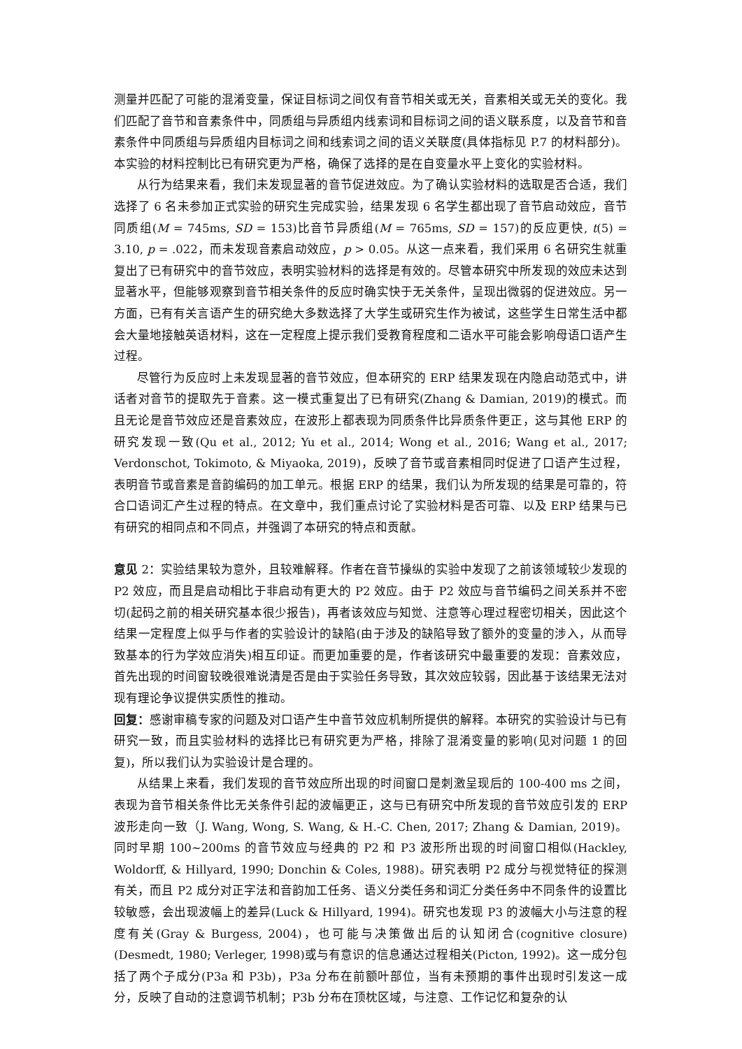测量并匹配了可能的混淆变量，保证目标词之间仅有音节相关或无关，音素相关或无关的变化。我们匹配了音节和音素条件中，同质组与异质组内线索词和目标词之间的语义联系度，以及音节和音素条件中同质组与异质组内目标词之间和线索词之间的语义关联度(具体指标见 P.7 的材料部分)。本实验的材料控制比已有研究更为严格，确保了选择的是在自变量水平上变化的实验材料。
从行为结果来看，我们未发现显著的音节促进效应。为了确认实验材料的选取是否合适，我们选择了 6 名未参加正式实验的研究生完成实验，结果发现 6 名学生都出现了音节启动效应，音节同质组(M = 745ms, SD = 153)比音节异质组(M = 765ms, SD = 157)的反应更快, t(5) = 3.10, p = .022，而未发现音素启动效应，p > 0.05。从这一点来看，我们采用 6 名研究生就重复出了已有研究中的音节效应，表明实验材料的选择是有效的。尽管本研究中所发现的效应未达到显著水平，但能够观察到音节相关条件的反应时确实快于无关条件，呈现出微弱的促进效应。另一方面，已有有关言语产生的研究绝大多数选择了大学生或研究生作为被试，这些学生日常生活中都会大量地接触英语材料，这在一定程度上提示我们受教育程度和二语水平可能会影响母语口语产生过程。
尽管行为反应时上未发现显著的音节效应，但本研究的 ERP 结果发现在内隐启动范式中，讲话者对音节的提取先于音素。这一模式重复出了已有研究(Zhang & Damian, 2019)的模式。而且无论是音节效应还是音素效应，在波形上都表现为同质条件比异质条件更正，这与其他 ERP 的研究发现一致(Qu et al., 2012; Yu et al., 2014; Wong et al., 2016; Wang et al., 2017; Verdonschot, Tokimoto, & Miyaoka, 2019)，反映了音节或音素相同时促进了口语产生过程，表明音节或音素是音韵编码的加工单元。根据 ERP 的结果，我们认为所发现的结果是可靠的，符合口语词汇产生过程的特点。在文章中，我们重点讨论了实验材料是否可靠、以及 ERP 结果与已有研究的相同点和不同点，并强调了本研究的特点和贡献。
意见 2：实验结果较为意外，且较难解释。作者在音节操纵的实验中发现了之前该领域较少发现的 P2 效应，而且是启动相比于非启动有更大的 P2 效应。由于 P2 效应与音节编码之间关系并不密切(起码之前的相关研究基本很少报告)，再者该效应与知觉、注意等心理过程密切相关，因此这个结果一定程度上似乎与作者的实验设计的缺陷(由于涉及的缺陷导致了额外的变量的涉入，从而导致基本的行为学效应消失)相互印证。而更加重要的是，作者该研究中最重要的发现：音素效应，首先出现的时间窗较晚很难说清是否是由于实验任务导致，其次效应较弱，因此基于该结果无法对现有理论争议提供实质性的推动。
回复：感谢审稿专家的问题及对口语产生中音节效应机制所提供的解释。本研究的实验设计与已有研究一致，而且实验材料的选择比已有研究更为严格，排除了混淆变量的影响(见对问题 1 的回复)，所以我们认为实验设计是合理的。
从结果上来看，我们发现的音节效应所出现的时间窗口是刺激呈现后的 100-400 ms 之间，表现为音节相关条件比无关条件引起的波幅更正，这与已有研究中所发现的音节效应引发的 ERP 波形走向一致（J. Wang, Wong, S. Wang, & H.-C. Chen, 2017; Zhang & Damian, 2019)。同时早期 100~200ms 的音节效应与经典的 P2 和 P3 波形所出现的时间窗口相似(Hackley, Woldorff, & Hillyard, 1990; Donchin & Coles, 1988)。研究表明 P2 成分与视觉特征的探测有关，而且 P2 成分对正字法和音韵加工任务、语义分类任务和词汇分类任务中不同条件的设置比较敏感，会出现波幅上的差异(Luck & Hillyard, 1994)。研究也发现 P3 的波幅大小与注意的程度有关(Gray & Burgess, 2004)，也可能与决策做出后的认知闭合(cognitive closure)(Desmedt, 1980; Verleger, 1998)或与有意识的信息通达过程相关(Picton, 1992)。这一成分包括了两个子成分(P3a 和 P3b)，P3a 分布在前额叶部位，当有未预期的事件出现时引发这一成分，反映了自动的注意调节机制；P3b 分布在顶枕区域，与注意、工作记忆和复杂的认